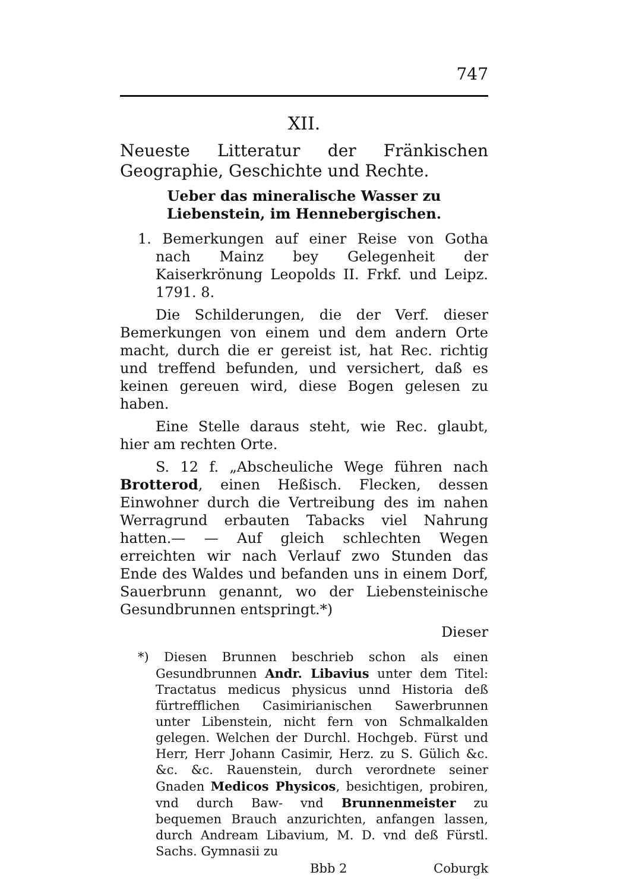747
XII.
Neueste Litteratur der Fränkischen Geographie, Geschichte und Rechte.
Ueber das mineralische Wasser zu Liebenstein, im Hennebergischen.
1. Bemerkungen auf einer Reise von Gotha nach Mainz bey Gelegenheit der Kaiserkrönung Leopolds II. Frkf. und Leipz. 1791. 8.
Die Schilderungen, die der Verf. dieser Bemerkungen von einem und dem andern Orte macht, durch die er gereist ist, hat Rec. richtig und treffend befunden, und versichert, daß es keinen gereuen wird, diese Bogen gelesen zu haben.
Eine Stelle daraus steht, wie Rec. glaubt, hier am rechten Orte.
S. 12 f. „Abscheuliche Wege führen nach Brotterod, einen Heßisch. Flecken, dessen Einwohner durch die Vertreibung des im nahen Werragrund erbauten Tabacks viel Nahrung hatten.— — Auf gleich schlechten Wegen erreichten wir nach Verlauf zwo Stunden das Ende des Waldes und befanden uns in einem Dorf, Sauerbrunn genannt, wo der Liebensteinische Gesundbrunnen entspringt.*)
Dieser
*) Diesen Brunnen beschrieb schon als einen Gesundbrunnen Andr. Libavius unter dem Titel: Tractatus medicus physicus unnd Historia deß fürtrefflichen Casimirianischen Sawerbrunnen unter Libenstein, nicht fern von Schmalkalden gelegen. Welchen der Durchl. Hochgeb. Fürst und Herr, Herr Johann Casimir, Herz. zu S. Gülich &c. &c. &c. Rauenstein, durch verordnete seiner Gnaden Medicos Physicos, besichtigen, probiren, vnd durch Baw- vnd Brunnenmeister zu bequemen Brauch anzurichten, anfangen lassen, durch Andream Libavium, M. D. vnd deß Fürstl. Sachs. Gymnasii zu
Bbb 2 Coburgk